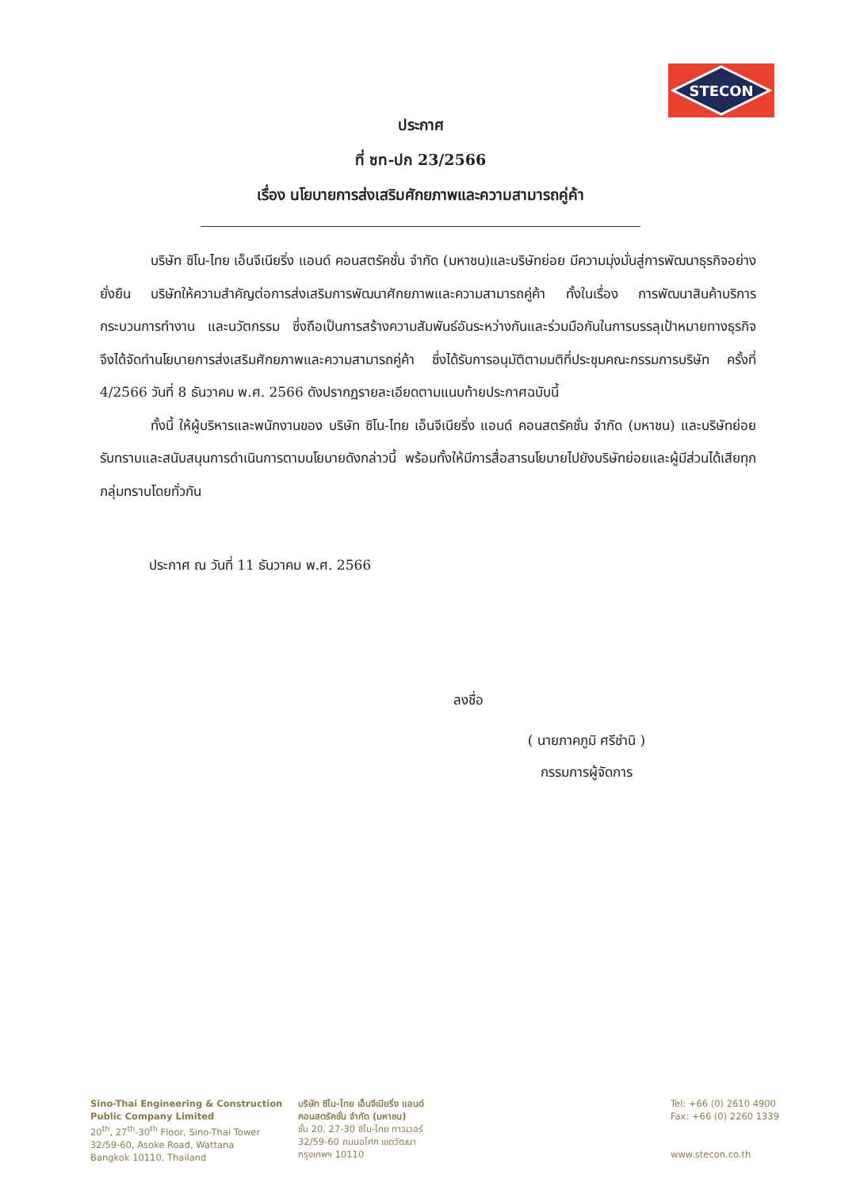STECON
ประกาศ
ที่ ซท-ปก 23/2566
เรื่อง นโยบายการส่งเสริมศักยภาพและความสามารถคู่ค้า
บริษัท ซิโน-ไทย เอ็นจีเนียริ่ง แอนด์ คอนสตรัคชั่น จำกัด (มหาชน)และบริษัทย่อย มีความมุ่งมั่นสู่การพัฒนาธุรกิจอย่างยั่งยืน บริษัทให้ความสำคัญต่อการส่งเสริมการพัฒนาศักยภาพและความสามารถคู่ค้า ทั้งในเรื่อง การพัฒนาสินค้าบริการ กระบวนการทำงาน และนวัตกรรม ซึ่งถือเป็นการสร้างความสัมพันธ์อันระหว่างกันและร่วมมือกันในการบรรลุเป้าหมายทางธุรกิจ จึงได้จัดทำนโยบายการส่งเสริมศักยภาพและความสามารถคู่ค้า ซึ่งได้รับการอนุมัติตามมติที่ประชุมคณะกรรมการบริษัท ครั้งที่ 4/2566 วันที่ 8 ธันวาคม พ.ศ. 2566 ดังปรากฏรายละเอียดตามแนบท้ายประกาศฉบับนี้
ทั้งนี้ ให้ผู้บริหารและพนักงานของ บริษัท ซิโน-ไทย เอ็นจีเนียริ่ง แอนด์ คอนสตรัคชั่น จำกัด (มหาชน) และบริษัทย่อยรับทราบและสนับสนุนการดำเนินการตามนโยบายดังกล่าวนี้ พร้อมทั้งให้มีการสื่อสารนโยบายไปยังบริษัทย่อยและผู้มีส่วนได้เสียทุกกลุ่มทราบโดยทั่วกัน
ประกาศ ณ วันที่ 11 ธันวาคม พ.ศ. 2566
ลงชื่อ
( นายภาคภูมิ ศรีชำนิ )
กรรมการผู้จัดการ
Sino-Thai Engineering & Construction
Public Company Limited
20<sup>th</sup>, 27<sup>th</sup>-30<sup>th</sup> Floor, Sino-Thai Tower
32/59-60, Asoke Road, Wattana
Bangkok 10110, Thailand
บริษัท ซิโน-ไทย เอ็นจีเนียริ่ง แอนด์
คอนสตรัคชั่น จำกัด (มหาชน)
ชั้น 20, 27-30 ซิโน-ไทย ทาวเวอร์
32/59-60 ถนนอโศก เขตวัฒนา
กรุงเทพฯ 10110
Tel: +66 (0) 2610 4900
Fax: +66 (0) 2260 1339
www.stecon.co.th